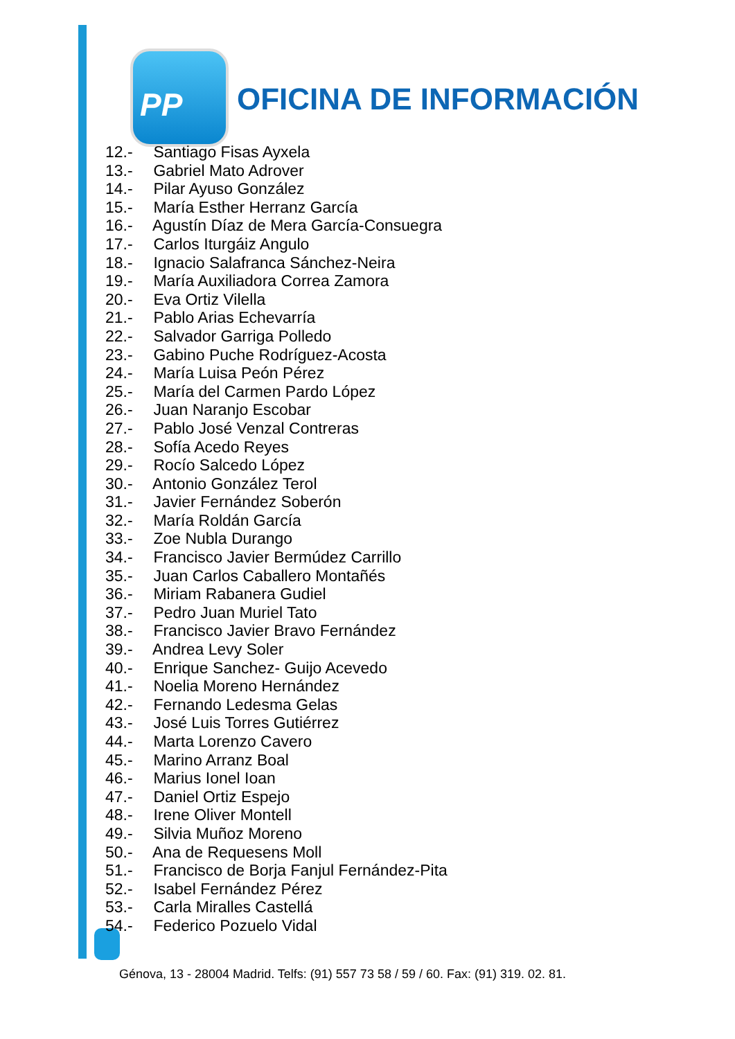PP
OFICINA DE INFORMACIÓN
12.- Santiago Fisas Ayxela
13.- Gabriel Mato Adrover
14.- Pilar Ayuso González
15.- María Esther Herranz García
16.- Agustín Díaz de Mera García-Consuegra
17.- Carlos Iturgáiz Angulo
18.- Ignacio Salafranca Sánchez-Neira
19.- María Auxiliadora Correa Zamora
20.- Eva Ortiz Vilella
21.- Pablo Arias Echevarría
22.- Salvador Garriga Polledo
23.- Gabino Puche Rodríguez-Acosta
24.- María Luisa Peón Pérez
25.- María del Carmen Pardo López
26.- Juan Naranjo Escobar
27.- Pablo José Venzal Contreras
28.- Sofía Acedo Reyes
29.- Rocío Salcedo López
30.- Antonio González Terol
31.- Javier Fernández Soberón
32.- María Roldán García
33.- Zoe Nubla Durango
34.- Francisco Javier Bermúdez Carrillo
35.- Juan Carlos Caballero Montañés
36.- Miriam Rabanera Gudiel
37.- Pedro Juan Muriel Tato
38.- Francisco Javier Bravo Fernández
39.- Andrea Levy Soler
40.- Enrique Sanchez- Guijo Acevedo
41.- Noelia Moreno Hernández
42.- Fernando Ledesma Gelas
43.- José Luis Torres Gutiérrez
44.- Marta Lorenzo Cavero
45.- Marino Arranz Boal
46.- Marius Ionel Ioan
47.- Daniel Ortiz Espejo
48.- Irene Oliver Montell
49.- Silvia Muñoz Moreno
50.- Ana de Requesens Moll
51.- Francisco de Borja Fanjul Fernández-Pita
52.- Isabel Fernández Pérez
53.- Carla Miralles Castellá
54.- Federico Pozuelo Vidal
Génova, 13 - 28004 Madrid. Telfs: (91) 557 73 58 / 59 / 60. Fax: (91) 319. 02. 81.